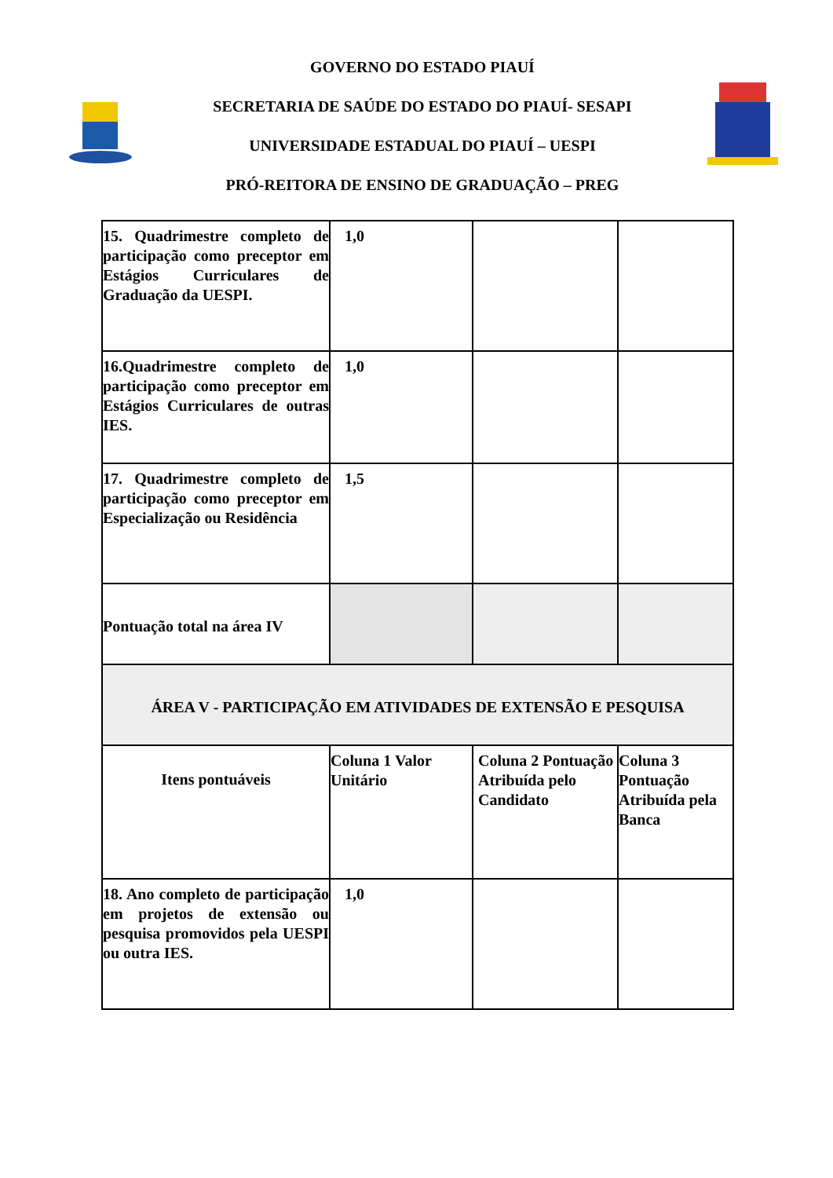GOVERNO DO ESTADO PIAUÍ
SECRETARIA DE SAÚDE DO ESTADO DO PIAUÍ- SESAPI
UNIVERSIDADE ESTADUAL DO PIAUÍ – UESPI
PRÓ-REITORA DE ENSINO DE GRADUAÇÃO – PREG
| 15. Quadrimestre completo de participação como preceptor em Estágios Curriculares de Graduação da UESPI. | 1,0 | | |
| 16.Quadrimestre completo de participação como preceptor em Estágios Curriculares de outras IES. | 1,0 | | |
| 17. Quadrimestre completo de participação como preceptor em Especialização ou Residência | 1,5 | | |
| Pontuação total na área IV | | | |
| ÁREA V - PARTICIPAÇÃO EM ATIVIDADES DE EXTENSÃO E PESQUISA | | | |
| Itens pontuáveis | Coluna 1 Valor Unitário | Coluna 2 Pontuação Atribuída pelo Candidato | Coluna 3 Pontuação Atribuída pela Banca |
| 18. Ano completo de participação em projetos de extensão ou pesquisa promovidos pela UESPI ou outra IES. | 1,0 | | |